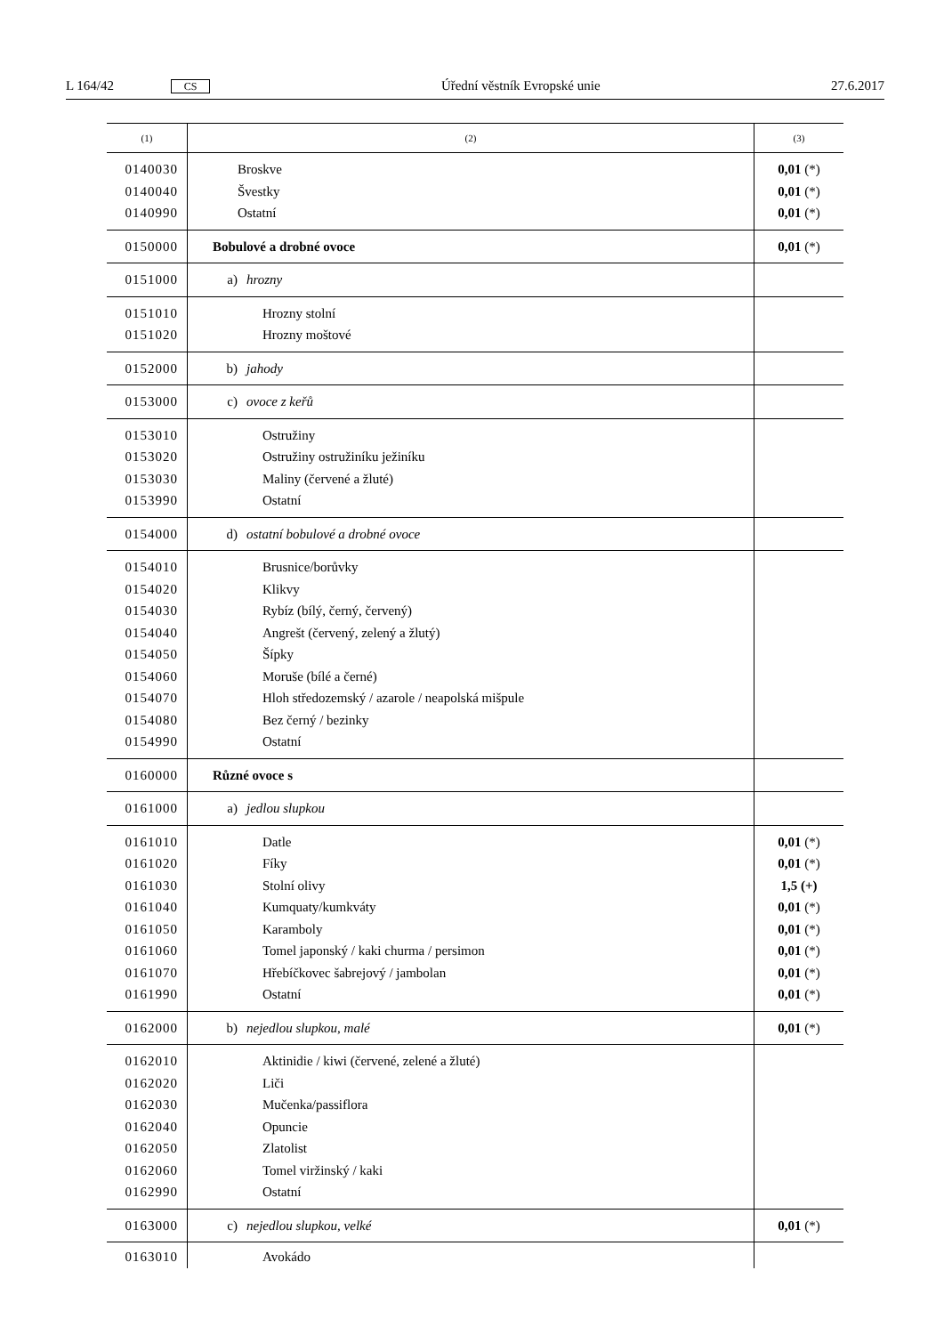L 164/42 CS Úřední věstník Evropské unie 27.6.2017
| (1) | (2) | (3) |
| --- | --- | --- |
| 0140030 0140040 0140990 | Broskve Švestky Ostatní | 0,01 (*) 0,01 (*) 0,01 (*) |
| 0150000 | Bobulové a drobné ovoce | 0,01 (*) |
| 0151000 | a) hrozny | |
| 0151010 0151020 | Hrozny stolní Hrozny moštové | |
| 0152000 | b) jahody | |
| 0153000 | c) ovoce z keřů | |
| 0153010 0153020 0153030 0153990 | Ostružiny Ostružiny ostružiníku ježiníku Maliny (červené a žluté) Ostatní | |
| 0154000 | d) ostatní bobulové a drobné ovoce | |
| 0154010 0154020 0154030 0154040 0154050 0154060 0154070 0154080 0154990 | Brusnice/borůvky Klikvy Rybíz (bílý, černý, červený) Angrešt (červený, zelený a žlutý) Šípky Moruše (bílé a černé) Hloh středozemský / azarole / neapolská mišpule Bez černý / bezinky Ostatní | |
| 0160000 | Různé ovoce s | |
| 0161000 | a) jedlou slupkou | |
| 0161010 0161020 0161030 0161040 0161050 0161060 0161070 0161990 | Datle Fíky Stolní olivy Kumquaty/kumkváty Karamboly Tomel japonský / kaki churma / persimon Hřebíčkovec šabrejový / jambolan Ostatní | 0,01 (*) 0,01 (*) 1,5 (+) 0,01 (*) 0,01 (*) 0,01 (*) 0,01 (*) 0,01 (*) |
| 0162000 | b) nejedlou slupkou, malé | 0,01 (*) |
| 0162010 0162020 0162030 0162040 0162050 0162060 0162990 | Aktinidie / kiwi (červené, zelené a žluté) Liči Mučenka/passiflora Opuncie Zlatolist Tomel viržinský / kaki Ostatní | |
| 0163000 | c) nejedlou slupkou, velké | 0,01 (*) |
| 0163010 | Avokádo | |